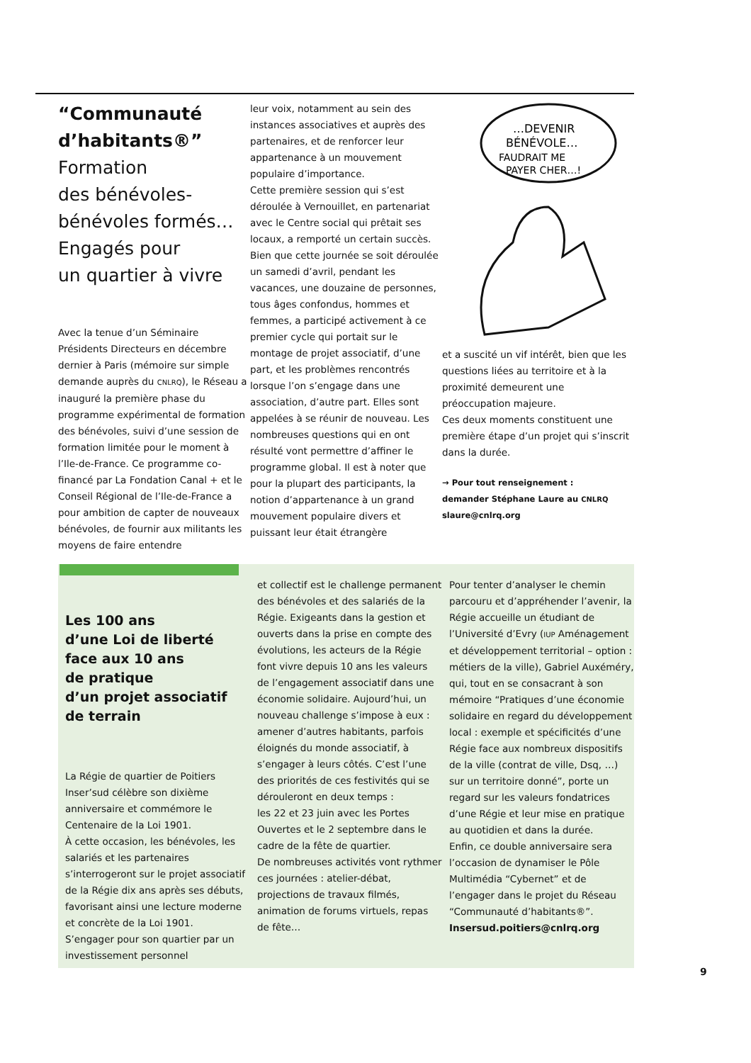“Communauté d’habitants®”
Formation
des bénévoles-
bénévoles formés…
Engagés pour
un quartier à vivre
Avec la tenue d’un Séminaire Présidents Directeurs en décembre dernier à Paris (mémoire sur simple demande auprès du CNLRQ), le Réseau a inauguré la première phase du programme expérimental de formation des bénévoles, suivi d’une session de formation limitée pour le moment à l’Ile-de-France. Ce programme co-financé par La Fondation Canal + et le Conseil Régional de l’Ile-de-France a pour ambition de capter de nouveaux bénévoles, de fournir aux militants les moyens de faire entendre
leur voix, notamment au sein des instances associatives et auprès des partenaires, et de renforcer leur appartenance à un mouvement populaire d’importance.
Cette première session qui s’est déroulée à Vernouillet, en partenariat avec le Centre social qui prêtait ses locaux, a remporté un certain succès. Bien que cette journée se soit déroulée un samedi d’avril, pendant les vacances, une douzaine de personnes, tous âges confondus, hommes et femmes, a participé activement à ce premier cycle qui portait sur le montage de projet associatif, d’une part, et les problèmes rencontrés lorsque l’on s’engage dans une association, d’autre part. Elles sont appelées à se réunir de nouveau. Les nombreuses questions qui en ont résulté vont permettre d’affiner le programme global. Il est à noter que pour la plupart des participants, la notion d’appartenance à un grand mouvement populaire divers et puissant leur était étrangère
…DEVENIR
BÉNÉVOLE…
FAUDRAIT ME
PAYER CHER…!
et a suscité un vif intérêt, bien que les questions liées au territoire et à la proximité demeurent une préoccupation majeure.
Ces deux moments constituent une première étape d’un projet qui s’inscrit dans la durée.
→ Pour tout renseignement :
demander Stéphane Laure au CNLRQ
slaure@cnlrq.org
Les 100 ans
d’une Loi de liberté
face aux 10 ans
de pratique
d’un projet associatif
de terrain
La Régie de quartier de Poitiers Inser’sud célèbre son dixième anniversaire et commémore le Centenaire de la Loi 1901.
À cette occasion, les bénévoles, les salariés et les partenaires s’interrogeront sur le projet associatif de la Régie dix ans après ses débuts, favorisant ainsi une lecture moderne et concrète de la Loi 1901.
S’engager pour son quartier par un investissement personnel
et collectif est le challenge permanent des bénévoles et des salariés de la Régie. Exigeants dans la gestion et ouverts dans la prise en compte des évolutions, les acteurs de la Régie font vivre depuis 10 ans les valeurs de l’engagement associatif dans une économie solidaire. Aujourd’hui, un nouveau challenge s’impose à eux : amener d’autres habitants, parfois éloignés du monde associatif, à s’engager à leurs côtés. C’est l’une des priorités de ces festivités qui se dérouleront en deux temps :
les 22 et 23 juin avec les Portes Ouvertes et le 2 septembre dans le cadre de la fête de quartier.
De nombreuses activités vont rythmer ces journées : atelier-débat, projections de travaux filmés, animation de forums virtuels, repas de fête…
Pour tenter d’analyser le chemin parcouru et d’appréhender l’avenir, la Régie accueille un étudiant de l’Université d’Evry (IUP Aménagement et développement territorial – option : métiers de la ville), Gabriel Auxéméry, qui, tout en se consacrant à son mémoire “Pratiques d’une économie solidaire en regard du développement local : exemple et spécificités d’une Régie face aux nombreux dispositifs de la ville (contrat de ville, Dsq, …) sur un territoire donné”, porte un regard sur les valeurs fondatrices d’une Régie et leur mise en pratique au quotidien et dans la durée.
Enfin, ce double anniversaire sera l’occasion de dynamiser le Pôle Multimédia “Cybernet” et de l’engager dans le projet du Réseau “Communauté d’habitants®”.
Insersud.poitiers@cnlrq.org
9